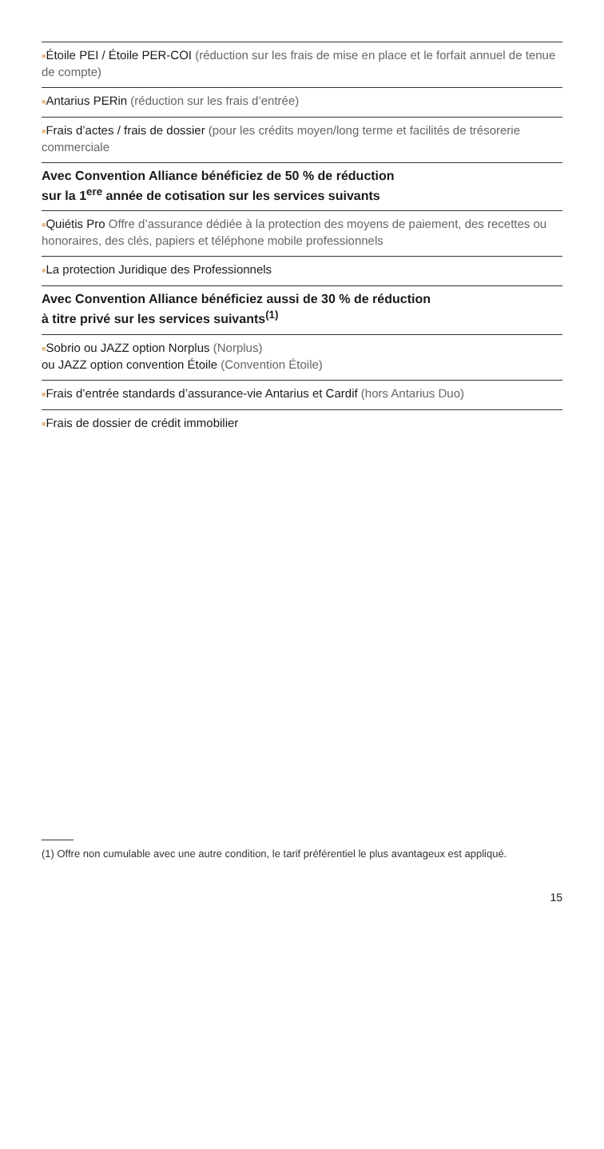■Étoile PEI / Étoile PER-COI (réduction sur les frais de mise en place et le forfait annuel de tenue de compte)
■Antarius PERin (réduction sur les frais d’entrée)
■Frais d’actes / frais de dossier (pour les crédits moyen/long terme et facilités de trésorerie commerciale
Avec Convention Alliance bénéficiez de 50 % de réduction
sur la 1<sup>ere</sup> année de cotisation sur les services suivants
■Quiétis Pro Offre d’assurance dédiée à la protection des moyens de paiement, des recettes ou honoraires, des clés, papiers et téléphone mobile professionnels
■La protection Juridique des Professionnels
Avec Convention Alliance bénéficiez aussi de 30 % de réduction
à titre privé sur les services suivants<sup>(1)</sup>
■Sobrio ou JAZZ option Norplus (Norplus)
ou JAZZ option convention Étoile (Convention Étoile)
■Frais d’entrée standards d’assurance-vie Antarius et Cardif (hors Antarius Duo)
■Frais de dossier de crédit immobilier
(1) Offre non cumulable avec une autre condition, le tarif préférentiel le plus avantageux est appliqué.
15